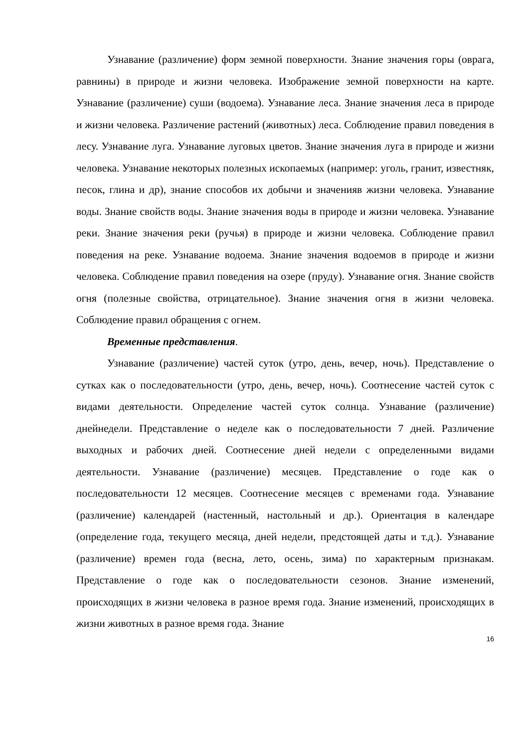Узнавание (различение) форм земной поверхности. Знание значения горы (оврага, равнины) в природе и жизни человека. Изображение земной поверхности на карте. Узнавание (различение) суши (водоема). Узнавание леса. Знание значения леса в природе и жизни человека. Различение растений (животных) леса. Соблюдение правил поведения в лесу. Узнавание луга. Узнавание луговых цветов. Знание значения луга в природе и жизни человека. Узнавание некоторых полезных ископаемых (например: уголь, гранит, известняк, песок, глина и др), знание способов их добычи и значенияв жизни человека. Узнавание воды. Знание свойств воды. Знание значения воды в природе и жизни человека. Узнавание реки. Знание значения реки (ручья) в природе и жизни человека. Соблюдение правил поведения на реке. Узнавание водоема. Знание значения водоемов в природе и жизни человека. Соблюдение правил поведения на озере (пруду). Узнавание огня. Знание свойств огня (полезные свойства, отрицательное). Знание значения огня в жизни человека. Соблюдение правил обращения с огнем.
Временные представления.
Узнавание (различение) частей суток (утро, день, вечер, ночь). Представление о сутках как о последовательности (утро, день, вечер, ночь). Соотнесение частей суток с видами деятельности. Определение частей суток солнца. Узнавание (различение) днейнедели. Представление о неделе как о последовательности 7 дней. Различение выходных и рабочих дней. Соотнесение дней недели с определенными видами деятельности. Узнавание (различение) месяцев. Представление о годе как о последовательности 12 месяцев. Соотнесение месяцев с временами года. Узнавание (различение) календарей (настенный, настольный и др.). Ориентация в календаре (определение года, текущего месяца, дней недели, предстоящей даты и т.д.). Узнавание (различение) времен года (весна, лето, осень, зима) по характерным признакам. Представление о годе как о последовательности сезонов. Знание изменений, происходящих в жизни человека в разное время года. Знание изменений, происходящих в жизни животных в разное время года. Знание
16